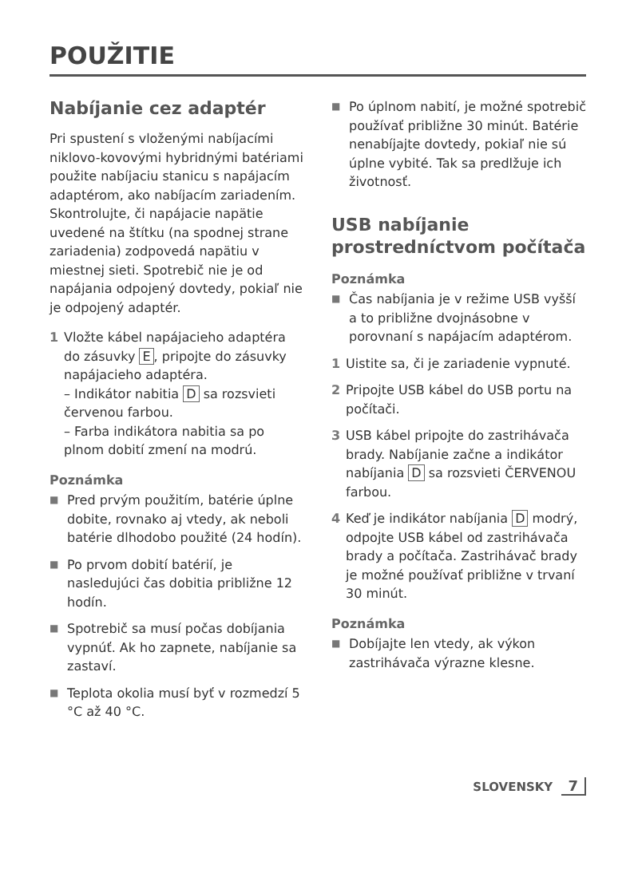POUŽITIE
Nabíjanie cez adaptér
Pri spustení s vloženými nabíjacími niklovo-kovovými hybridnými batériami použite nabíjaciu stanicu s napájacím adaptérom, ako nabíjacím zariadením. Skontrolujte, či napájacie napätie uvedené na štítku (na spodnej strane zariadenia) zodpovedá napätiu v miestnej sieti. Spotrebič nie je od napájania odpojený dovtedy, pokiaľ nie je odpojený adaptér.
1 Vložte kábel napájacieho adaptéra do zásuvky E, pripojte do zásuvky napájacieho adaptéra.
– Indikátor nabitia D sa rozsvieti červenou farbou.
– Farba indikátora nabitia sa po plnom dobití zmení na modrú.
Poznámka
■
Pred prvým použitím, batérie úplne dobite, rovnako aj vtedy, ak neboli batérie dlhodobo použité (24 hodín).
■
Po prvom dobití batérií, je nasledujúci čas dobitia približne 12 hodín.
■
Spotrebič sa musí počas dobíjania vypnúť. Ak ho zapnete, nabíjanie sa zastaví.
■
Teplota okolia musí byť v rozmedzí 5 °C až 40 °C.
■
Po úplnom nabití, je možné spotrebič používať približne 30 minút. Batérie nenabíjajte dovtedy, pokiaľ nie sú úplne vybité. Tak sa predlžuje ich životnosť.
USB nabíjanie prostredníctvom počítača
Poznámka
■
Čas nabíjania je v režime USB vyšší a to približne dvojnásobne v porovnaní s napájacím adaptérom.
1 Uistite sa, či je zariadenie vypnuté.
2 Pripojte USB kábel do USB portu na počítači.
3 USB kábel pripojte do zastrihávača brady. Nabíjanie začne a indikátor nabíjania D sa rozsvieti ČERVENOU farbou.
4 Keď je indikátor nabíjania D modrý, odpojte USB kábel od zastrihávača brady a počítača. Zastrihávač brady je možné používať približne v trvaní 30 minút.
Poznámka
■
Dobíjajte len vtedy, ak výkon zastrihávača výrazne klesne.
SLOVENSKY 7